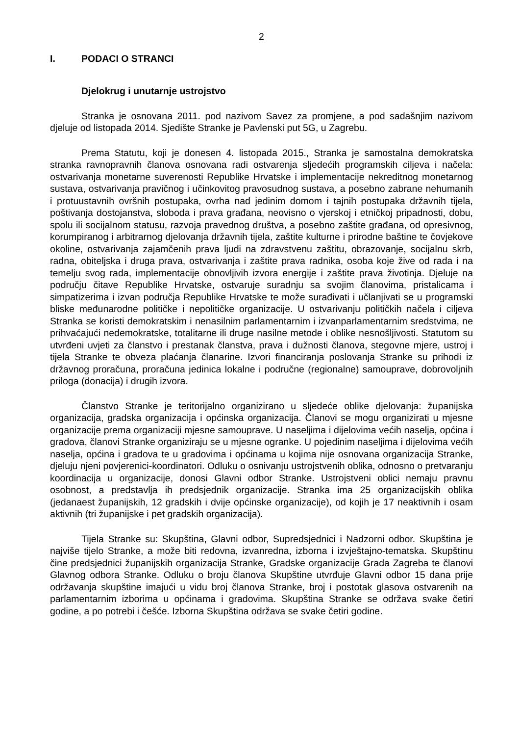2
I. PODACI O STRANCI
Djelokrug i unutarnje ustrojstvo
Stranka je osnovana 2011. pod nazivom Savez za promjene, a pod sadašnjim nazivom djeluje od listopada 2014. Sjedište Stranke je Pavlenski put 5G, u Zagrebu.
Prema Statutu, koji je donesen 4. listopada 2015., Stranka je samostalna demokratska stranka ravnopravnih članova osnovana radi ostvarenja sljedećih programskih ciljeva i načela: ostvarivanja monetarne suverenosti Republike Hrvatske i implementacije nekreditnog monetarnog sustava, ostvarivanja pravičnog i učinkovitog pravosudnog sustava, a posebno zabrane nehumanih i protuustavnih ovršnih postupaka, ovrha nad jedinim domom i tajnih postupaka državnih tijela, poštivanja dostojanstva, sloboda i prava građana, neovisno o vjerskoj i etničkoj pripadnosti, dobu, spolu ili socijalnom statusu, razvoja pravednog društva, a posebno zaštite građana, od opresivnog, korumpiranog i arbitrarnog djelovanja državnih tijela, zaštite kulturne i prirodne baštine te čovjekove okoline, ostvarivanja zajamčenih prava ljudi na zdravstvenu zaštitu, obrazovanje, socijalnu skrb, radna, obiteljska i druga prava, ostvarivanja i zaštite prava radnika, osoba koje žive od rada i na temelju svog rada, implementacije obnovljivih izvora energije i zaštite prava životinja. Djeluje na području čitave Republike Hrvatske, ostvaruje suradnju sa svojim članovima, pristalicama i simpatizerima i izvan područja Republike Hrvatske te može surađivati i učlanjivati se u programski bliske međunarodne političke i nepolitičke organizacije. U ostvarivanju političkih načela i ciljeva Stranka se koristi demokratskim i nenasilnim parlamentarnim i izvanparlamentarnim sredstvima, ne prihvaćajući nedemokratske, totalitarne ili druge nasilne metode i oblike nesnošljivosti. Statutom su utvrđeni uvjeti za članstvo i prestanak članstva, prava i dužnosti članova, stegovne mjere, ustroj i tijela Stranke te obveza plaćanja članarine. Izvori financiranja poslovanja Stranke su prihodi iz državnog proračuna, proračuna jedinica lokalne i područne (regionalne) samouprave, dobrovoljnih priloga (donacija) i drugih izvora.
Članstvo Stranke je teritorijalno organizirano u sljedeće oblike djelovanja: županijska organizacija, gradska organizacija i općinska organizacija. Članovi se mogu organizirati u mjesne organizacije prema organizaciji mjesne samouprave. U naseljima i dijelovima većih naselja, općina i gradova, članovi Stranke organiziraju se u mjesne ogranke. U pojedinim naseljima i dijelovima većih naselja, općina i gradova te u gradovima i općinama u kojima nije osnovana organizacija Stranke, djeluju njeni povjerenici-koordinatori. Odluku o osnivanju ustrojstvenih oblika, odnosno o pretvaranju koordinacija u organizacije, donosi Glavni odbor Stranke. Ustrojstveni oblici nemaju pravnu osobnost, a predstavlja ih predsjednik organizacije. Stranka ima 25 organizacijskih oblika (jedanaest županijskih, 12 gradskih i dvije općinske organizacije), od kojih je 17 neaktivnih i osam aktivnih (tri županijske i pet gradskih organizacija).
Tijela Stranke su: Skupština, Glavni odbor, Supredsjednici i Nadzorni odbor. Skupština je najviše tijelo Stranke, a može biti redovna, izvanredna, izborna i izvještajno-tematska. Skupštinu čine predsjednici županijskih organizacija Stranke, Gradske organizacije Grada Zagreba te članovi Glavnog odbora Stranke. Odluku o broju članova Skupštine utvrđuje Glavni odbor 15 dana prije održavanja skupštine imajući u vidu broj članova Stranke, broj i postotak glasova ostvarenih na parlamentarnim izborima u općinama i gradovima. Skupština Stranke se održava svake četiri godine, a po potrebi i češće. Izborna Skupština održava se svake četiri godine.